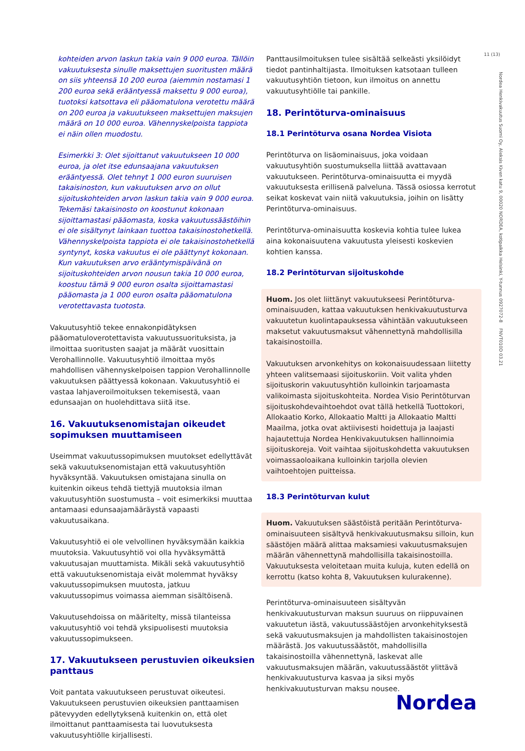11 (13)
Nordea Henkivakuutus Suomi Oy, Aleksis Kiven katu 9, 00020 NORDEA, kotipaikka Helsinki, Y-tunnus 0927072-8 FNVT010D 03.21
kohteiden arvon laskun takia vain 9 000 euroa. Tällöin vakuutuksesta sinulle maksettujen suoritusten määrä on siis yhteensä 10 200 euroa (aiemmin nostamasi 1 200 euroa sekä erääntyessä maksettu 9 000 euroa), tuotoksi katsottava eli pääomatulona verotettu määrä on 200 euroa ja vakuutukseen maksettujen maksujen määrä on 10 000 euroa. Vähennyskelpoista tappiota ei näin ollen muodostu.
Esimerkki 3: Olet sijoittanut vakuutukseen 10 000 euroa, ja olet itse edunsaajana vakuutuksen erääntyessä. Olet tehnyt 1 000 euron suuruisen takaisinoston, kun vakuutuksen arvo on ollut sijoituskohteiden arvon laskun takia vain 9 000 euroa. Tekemäsi takaisinosto on koostunut kokonaan sijoittamastasi pääomasta, koska vakuutussäästöihin ei ole sisältynyt lainkaan tuottoa takaisinostohetkellä. Vähennyskelpoista tappiota ei ole takaisinostohetkellä syntynyt, koska vakuutus ei ole päättynyt kokonaan. Kun vakuutuksen arvo erääntymispäivänä on sijoituskohteiden arvon nousun takia 10 000 euroa, koostuu tämä 9 000 euron osalta sijoittamastasi pääomasta ja 1 000 euron osalta pääomatulona verotettavasta tuotosta.
Vakuutusyhtiö tekee ennakonpidätyksen pääomatuloverotettavista vakuutussuorituksista, ja ilmoittaa suoritusten saajat ja määrät vuosittain Verohallinnolle. Vakuutusyhtiö ilmoittaa myös mahdollisen vähennyskelpoisen tappion Verohallinnolle vakuutuksen päättyessä kokonaan. Vakuutusyhtiö ei vastaa lahjaveroilmoituksen tekemisestä, vaan edunsaajan on huolehdittava siitä itse.
16. Vakuutuksenomistajan oikeudet sopimuksen muuttamiseen
Useimmat vakuutussopimuksen muutokset edellyttävät sekä vakuutuksenomistajan että vakuutusyhtiön hyväksyntää. Vakuutuksen omistajana sinulla on kuitenkin oikeus tehdä tiettyjä muutoksia ilman vakuutusyhtiön suostumusta – voit esimerkiksi muuttaa antamaasi edunsaajamääräystä vapaasti vakuutusaikana.
Vakuutusyhtiö ei ole velvollinen hyväksymään kaikkia muutoksia. Vakuutusyhtiö voi olla hyväksymättä vakuutusajan muuttamista. Mikäli sekä vakuutusyhtiö että vakuutuksenomistaja eivät molemmat hyväksy vakuutussopimuksen muutosta, jatkuu vakuutussopimus voimassa aiemman sisältöisenä.
Vakuutusehdoissa on määritelty, missä tilanteissa vakuutusyhtiö voi tehdä yksipuolisesti muutoksia vakuutussopimukseen.
17. Vakuutukseen perustuvien oikeuksien panttaus
Voit pantata vakuutukseen perustuvat oikeutesi. Vakuutukseen perustuvien oikeuksien panttaamisen pätevyyden edellytyksenä kuitenkin on, että olet ilmoittanut panttaamisesta tai luovutuksesta vakuutusyhtiölle kirjallisesti.
Panttausilmoituksen tulee sisältää selkeästi yksilöidyt tiedot pantinhaltijasta. Ilmoituksen katsotaan tulleen vakuutusyhtiön tietoon, kun ilmoitus on annettu vakuutusyhtiölle tai pankille.
18. Perintöturva-ominaisuus
18.1 Perintöturva osana Nordea Visiota
Perintöturva on lisäominaisuus, joka voidaan vakuutusyhtiön suostumuksella liittää avattavaan vakuutukseen. Perintöturva-ominaisuutta ei myydä vakuutuksesta erillisenä palveluna. Tässä osiossa kerrotut seikat koskevat vain niitä vakuutuksia, joihin on lisätty Perintöturva-ominaisuus.
Perintöturva-ominaisuutta koskevia kohtia tulee lukea aina kokonaisuutena vakuutusta yleisesti koskevien kohtien kanssa.
18.2 Perintöturvan sijoituskohde
Huom. Jos olet liittänyt vakuutukseesi Perintöturva-ominaisuuden, kattaa vakuutuksen henkivakuutusturva vakuutetun kuolintapauksessa vähintään vakuutukseen maksetut vakuutusmaksut vähennettynä mahdollisilla takaisinostoilla.
Vakuutuksen arvonkehitys on kokonaisuudessaan liitetty yhteen valitsemaasi sijoituskoriin. Voit valita yhden sijoituskorin vakuutusyhtiön kulloinkin tarjoamasta valikoimasta sijoituskohteita. Nordea Visio Perintöturvan sijoituskohdevaihtoehdot ovat tällä hetkellä Tuottokori, Allokaatio Korko, Allokaatio Maltti ja Allokaatio Maltti Maailma, jotka ovat aktiivisesti hoidettuja ja laajasti hajautettuja Nordea Henkivakuutuksen hallinnoimia sijoituskoreja. Voit vaihtaa sijoituskohdetta vakuutuksen voimassaoloaikana kulloinkin tarjolla olevien vaihtoehtojen puitteissa.
18.3 Perintöturvan kulut
Huom. Vakuutuksen säästöistä peritään Perintöturva-ominaisuuteen sisältyvä henkivakuutusmaksu silloin, kun säästöjen määrä alittaa maksamiesi vakuutusmaksujen määrän vähennettynä mahdollisilla takaisinostoilla. Vakuutuksesta veloitetaan muita kuluja, kuten edellä on kerrottu (katso kohta 8, Vakuutuksen kulurakenne).
Perintöturva-ominaisuuteen sisältyvän henkivakuutusturvan maksun suuruus on riippuvainen vakuutetun iästä, vakuutussäästöjen arvonkehityksestä sekä vakuutusmaksujen ja mahdollisten takaisinostojen määrästä. Jos vakuutussäästöt, mahdollisilla takaisinostoilla vähennettynä, laskevat alle vakuutusmaksujen määrän, vakuutussäästöt ylittävä henkivakuutusturva kasvaa ja siksi myös henkivakuutusturvan maksu nousee.
Nordea